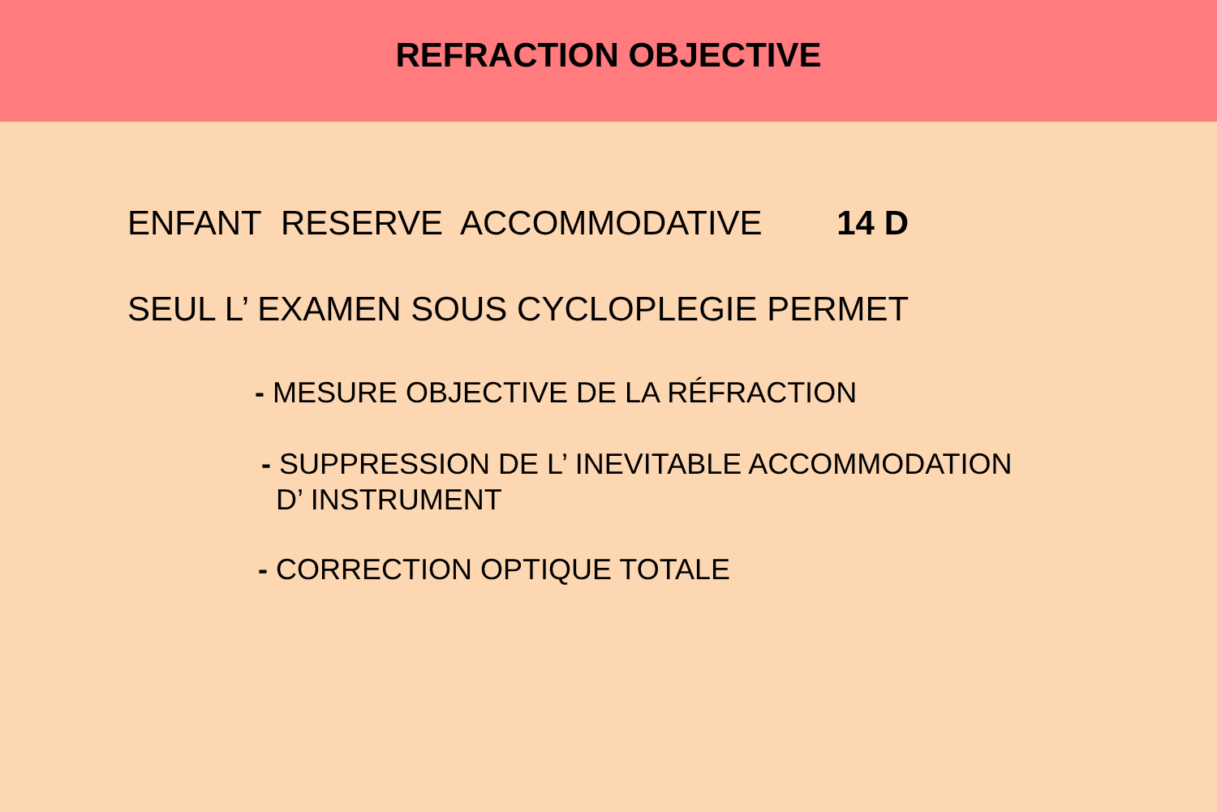REFRACTION OBJECTIVE
ENFANT RESERVE ACCOMMODATIVE 14 D
SEUL L’ EXAMEN SOUS CYCLOPLEGIE PERMET
- MESURE OBJECTIVE DE LA RÉFRACTION
- SUPPRESSION DE L’ INEVITABLE ACCOMMODATION
D’ INSTRUMENT
- CORRECTION OPTIQUE TOTALE